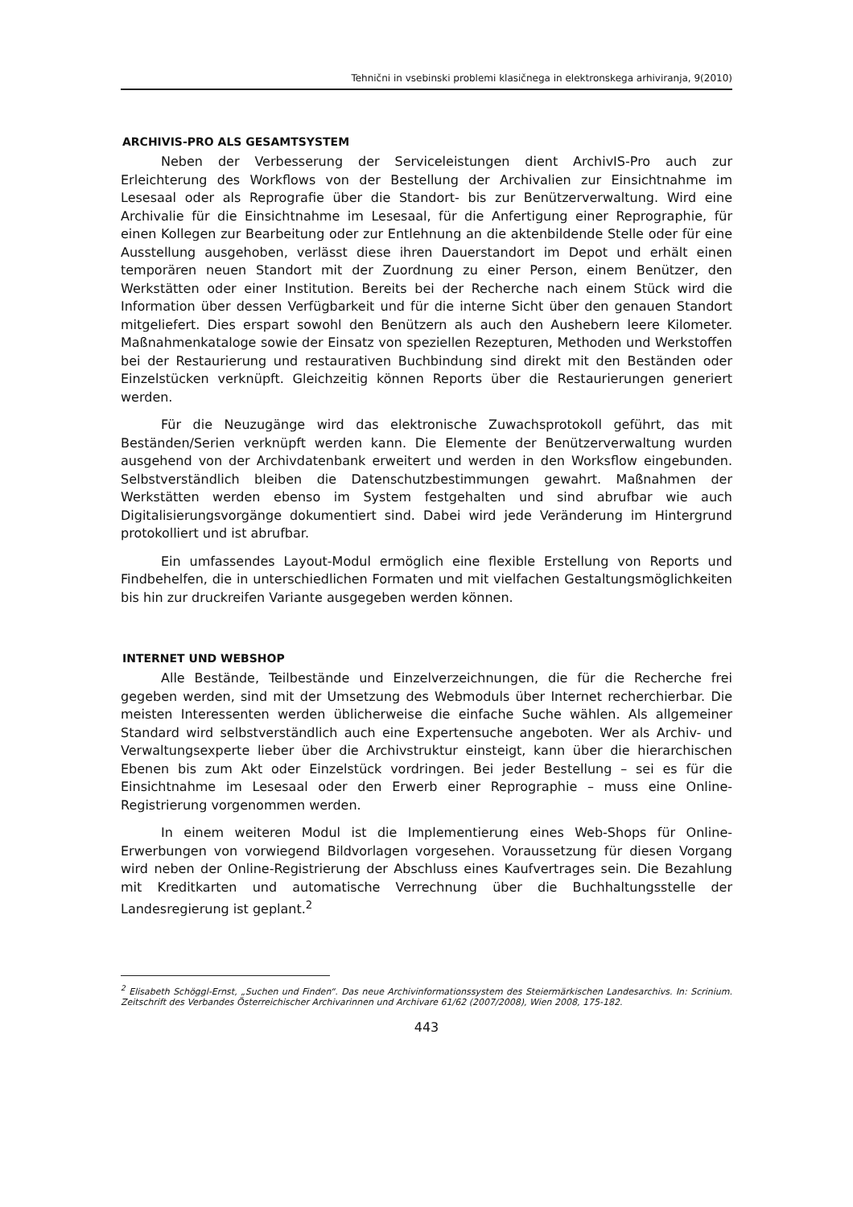Tehnični in vsebinski problemi klasičnega in elektronskega arhiviranja, 9(2010)
ARCHIVIS-PRO ALS GESAMTSYSTEM
Neben der Verbesserung der Serviceleistungen dient ArchivIS-Pro auch zur Erleichterung des Workflows von der Bestellung der Archivalien zur Einsichtnahme im Lesesaal oder als Reprografie über die Standort- bis zur Benützerverwaltung. Wird eine Archivalie für die Einsichtnahme im Lesesaal, für die Anfertigung einer Reprographie, für einen Kollegen zur Bearbeitung oder zur Entlehnung an die aktenbildende Stelle oder für eine Ausstellung ausgehoben, verlässt diese ihren Dauerstandort im Depot und erhält einen temporären neuen Standort mit der Zuordnung zu einer Person, einem Benützer, den Werkstätten oder einer Institution. Bereits bei der Recherche nach einem Stück wird die Information über dessen Verfügbarkeit und für die interne Sicht über den genauen Standort mitgeliefert. Dies erspart sowohl den Benützern als auch den Aushebern leere Kilometer. Maßnahmenkataloge sowie der Einsatz von speziellen Rezepturen, Methoden und Werkstoffen bei der Restaurierung und restaurativen Buchbindung sind direkt mit den Beständen oder Einzelstücken verknüpft. Gleichzeitig können Reports über die Restaurierungen generiert werden.
Für die Neuzugänge wird das elektronische Zuwachsprotokoll geführt, das mit Beständen/Serien verknüpft werden kann. Die Elemente der Benützerverwaltung wurden ausgehend von der Archivdatenbank erweitert und werden in den Worksflow eingebunden. Selbstverständlich bleiben die Datenschutzbestimmungen gewahrt. Maßnahmen der Werkstätten werden ebenso im System festgehalten und sind abrufbar wie auch Digitalisierungsvorgänge dokumentiert sind. Dabei wird jede Veränderung im Hintergrund protokolliert und ist abrufbar.
Ein umfassendes Layout-Modul ermöglich eine flexible Erstellung von Reports und Findbehelfen, die in unterschiedlichen Formaten und mit vielfachen Gestaltungsmöglichkeiten bis hin zur druckreifen Variante ausgegeben werden können.
INTERNET UND WEBSHOP
Alle Bestände, Teilbestände und Einzelverzeichnungen, die für die Recherche frei gegeben werden, sind mit der Umsetzung des Webmoduls über Internet recherchierbar. Die meisten Interessenten werden üblicherweise die einfache Suche wählen. Als allgemeiner Standard wird selbstverständlich auch eine Expertensuche angeboten. Wer als Archiv- und Verwaltungsexperte lieber über die Archivstruktur einsteigt, kann über die hierarchischen Ebenen bis zum Akt oder Einzelstück vordringen. Bei jeder Bestellung – sei es für die Einsichtnahme im Lesesaal oder den Erwerb einer Reprographie – muss eine Online-Registrierung vorgenommen werden.
In einem weiteren Modul ist die Implementierung eines Web-Shops für Online-Erwerbungen von vorwiegend Bildvorlagen vorgesehen. Voraussetzung für diesen Vorgang wird neben der Online-Registrierung der Abschluss eines Kaufvertrages sein. Die Bezahlung mit Kreditkarten und automatische Verrechnung über die Buchhaltungsstelle der Landesregierung ist geplant.<sup>2</sup>
<sup>2</sup> Elisabeth Schöggl-Ernst, „Suchen und Finden“. Das neue Archivinformationssystem des Steiermärkischen Landesarchivs. In: Scrinium. Zeitschrift des Verbandes Österreichischer Archivarinnen und Archivare 61/62 (2007/2008), Wien 2008, 175-182.
443